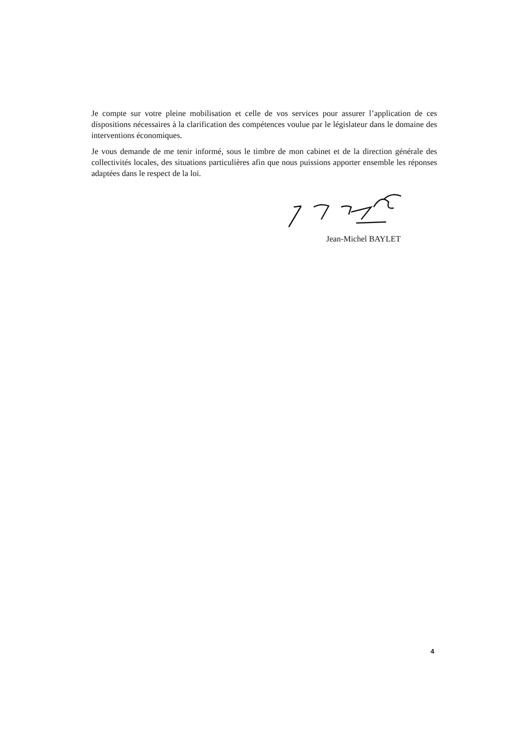Je compte sur votre pleine mobilisation et celle de vos services pour assurer l’application de ces dispositions nécessaires à la clarification des compétences voulue par le législateur dans le domaine des interventions économiques.
Je vous demande de me tenir informé, sous le timbre de mon cabinet et de la direction générale des collectivités locales, des situations particulières afin que nous puissions apporter ensemble les réponses adaptées dans le respect de la loi.
Jean-Michel BAYLET
4